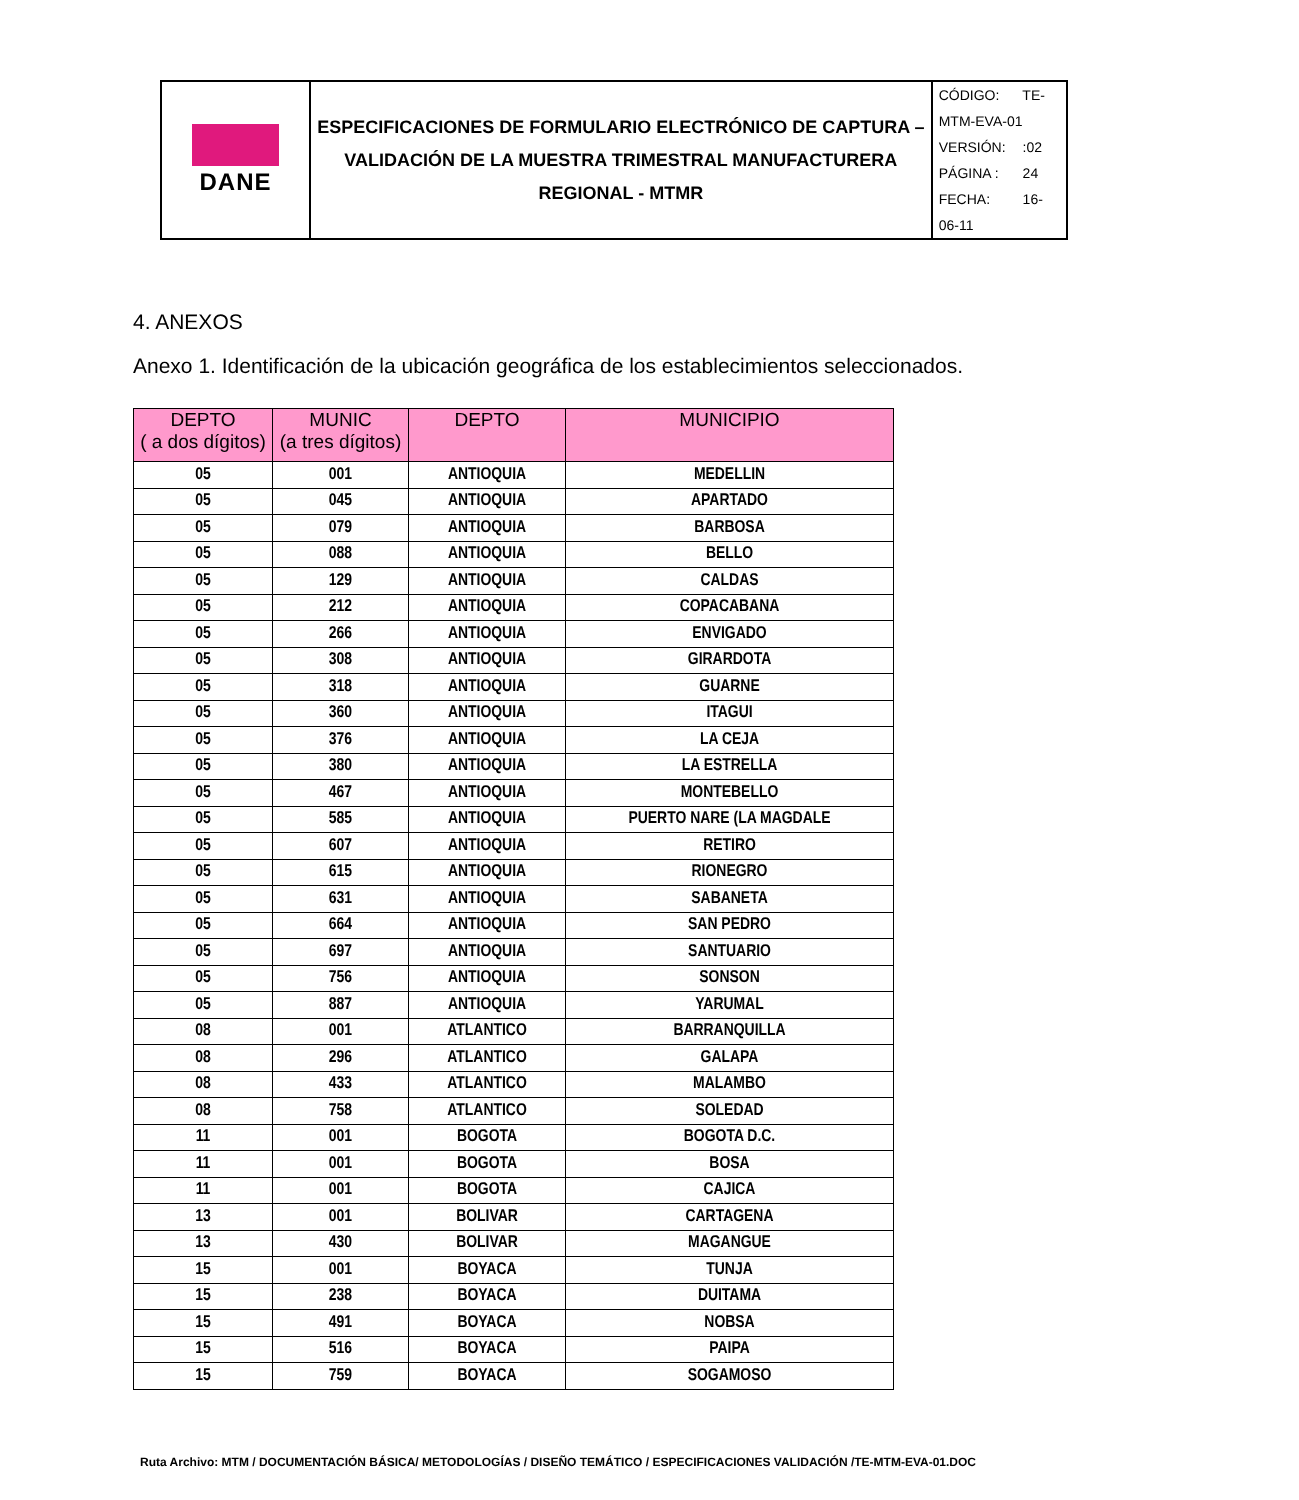| DANE | ESPECIFICACIONES DE FORMULARIO ELECTRÓNICO DE CAPTURA – VALIDACIÓN DE LA MUESTRA TRIMESTRAL MANUFACTURERA REGIONAL - MTMR | CÓDIGO: TE-MTM-EVA-01 VERSIÓN: :02 PÁGINA : 24 FECHA: 16-06-11 |
4. ANEXOS
Anexo 1. Identificación de la ubicación geográfica de los establecimientos seleccionados.
| DEPTO ( a dos dígitos) | MUNIC (a tres dígitos) | DEPTO | MUNICIPIO |
| --- | --- | --- | --- |
| 05 | 001 | ANTIOQUIA | MEDELLIN |
| 05 | 045 | ANTIOQUIA | APARTADO |
| 05 | 079 | ANTIOQUIA | BARBOSA |
| 05 | 088 | ANTIOQUIA | BELLO |
| 05 | 129 | ANTIOQUIA | CALDAS |
| 05 | 212 | ANTIOQUIA | COPACABANA |
| 05 | 266 | ANTIOQUIA | ENVIGADO |
| 05 | 308 | ANTIOQUIA | GIRARDOTA |
| 05 | 318 | ANTIOQUIA | GUARNE |
| 05 | 360 | ANTIOQUIA | ITAGUI |
| 05 | 376 | ANTIOQUIA | LA CEJA |
| 05 | 380 | ANTIOQUIA | LA ESTRELLA |
| 05 | 467 | ANTIOQUIA | MONTEBELLO |
| 05 | 585 | ANTIOQUIA | PUERTO NARE (LA MAGDALE |
| 05 | 607 | ANTIOQUIA | RETIRO |
| 05 | 615 | ANTIOQUIA | RIONEGRO |
| 05 | 631 | ANTIOQUIA | SABANETA |
| 05 | 664 | ANTIOQUIA | SAN PEDRO |
| 05 | 697 | ANTIOQUIA | SANTUARIO |
| 05 | 756 | ANTIOQUIA | SONSON |
| 05 | 887 | ANTIOQUIA | YARUMAL |
| 08 | 001 | ATLANTICO | BARRANQUILLA |
| 08 | 296 | ATLANTICO | GALAPA |
| 08 | 433 | ATLANTICO | MALAMBO |
| 08 | 758 | ATLANTICO | SOLEDAD |
| 11 | 001 | BOGOTA | BOGOTA D.C. |
| 11 | 001 | BOGOTA | BOSA |
| 11 | 001 | BOGOTA | CAJICA |
| 13 | 001 | BOLIVAR | CARTAGENA |
| 13 | 430 | BOLIVAR | MAGANGUE |
| 15 | 001 | BOYACA | TUNJA |
| 15 | 238 | BOYACA | DUITAMA |
| 15 | 491 | BOYACA | NOBSA |
| 15 | 516 | BOYACA | PAIPA |
| 15 | 759 | BOYACA | SOGAMOSO |
Ruta Archivo: MTM / DOCUMENTACIÓN BÁSICA/ METODOLOGÍAS / DISEÑO TEMÁTICO / ESPECIFICACIONES VALIDACIÓN /TE-MTM-EVA-01.DOC